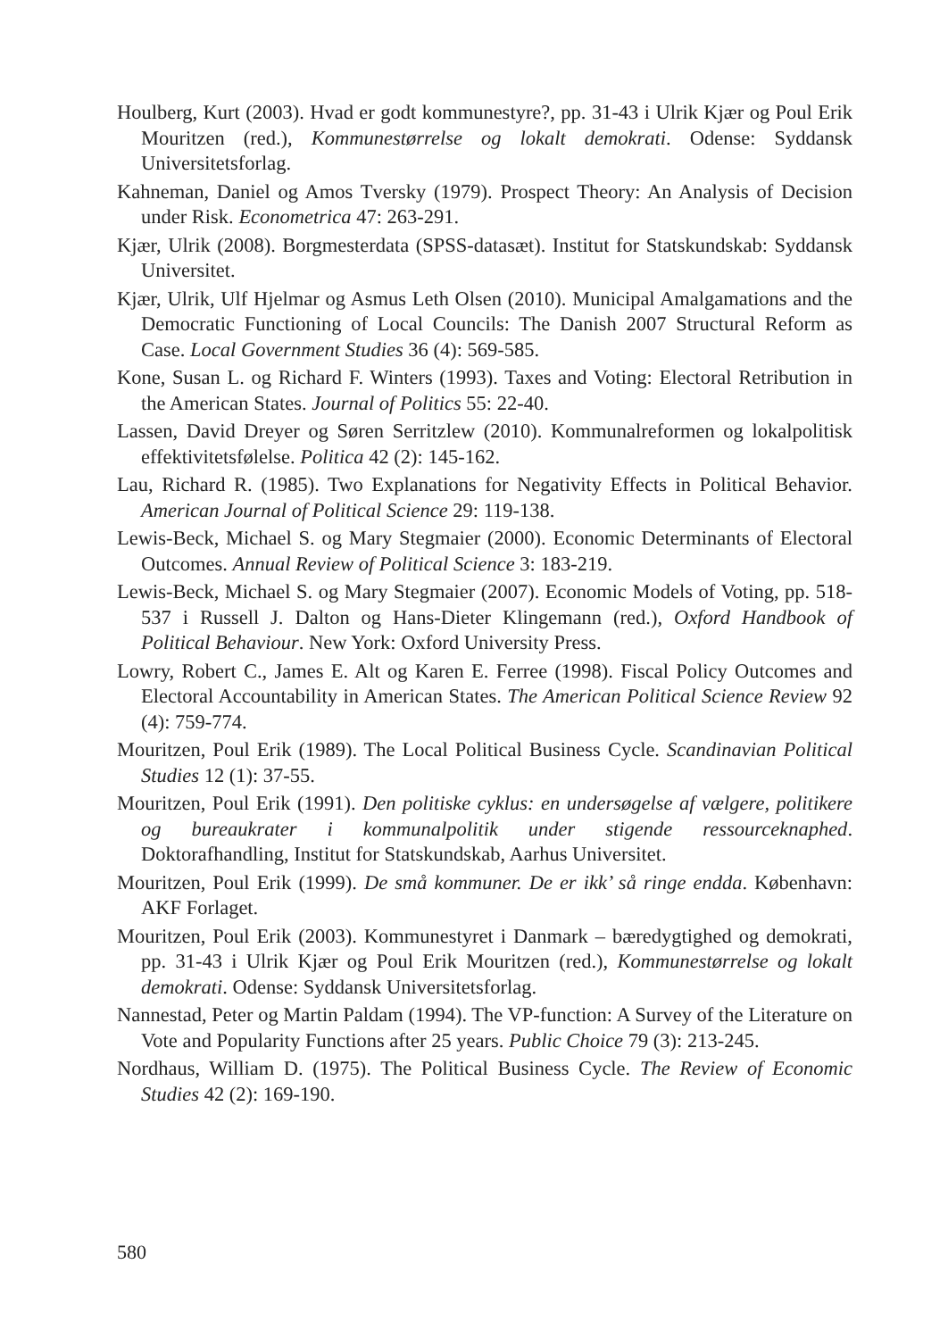Houlberg, Kurt (2003). Hvad er godt kommunestyre?, pp. 31-43 i Ulrik Kjær og Poul Erik Mouritzen (red.), Kommunestørrelse og lokalt demokrati. Odense: Syddansk Universitetsforlag.
Kahneman, Daniel og Amos Tversky (1979). Prospect Theory: An Analysis of Decision under Risk. Econometrica 47: 263-291.
Kjær, Ulrik (2008). Borgmesterdata (SPSS-datasæt). Institut for Statskundskab: Syddansk Universitet.
Kjær, Ulrik, Ulf Hjelmar og Asmus Leth Olsen (2010). Municipal Amalgamations and the Democratic Functioning of Local Councils: The Danish 2007 Structural Reform as Case. Local Government Studies 36 (4): 569-585.
Kone, Susan L. og Richard F. Winters (1993). Taxes and Voting: Electoral Retribution in the American States. Journal of Politics 55: 22-40.
Lassen, David Dreyer og Søren Serritzlew (2010). Kommunalreformen og lokalpolitisk effektivitetsfølelse. Politica 42 (2): 145-162.
Lau, Richard R. (1985). Two Explanations for Negativity Effects in Political Behavior. American Journal of Political Science 29: 119-138.
Lewis-Beck, Michael S. og Mary Stegmaier (2000). Economic Determinants of Electoral Outcomes. Annual Review of Political Science 3: 183-219.
Lewis-Beck, Michael S. og Mary Stegmaier (2007). Economic Models of Voting, pp. 518-537 i Russell J. Dalton og Hans-Dieter Klingemann (red.), Oxford Handbook of Political Behaviour. New York: Oxford University Press.
Lowry, Robert C., James E. Alt og Karen E. Ferree (1998). Fiscal Policy Outcomes and Electoral Accountability in American States. The American Political Science Review 92 (4): 759-774.
Mouritzen, Poul Erik (1989). The Local Political Business Cycle. Scandinavian Political Studies 12 (1): 37-55.
Mouritzen, Poul Erik (1991). Den politiske cyklus: en undersøgelse af vælgere, politikere og bureaukrater i kommunalpolitik under stigende ressourceknaphed. Doktorafhandling, Institut for Statskundskab, Aarhus Universitet.
Mouritzen, Poul Erik (1999). De små kommuner. De er ikk’ så ringe endda. København: AKF Forlaget.
Mouritzen, Poul Erik (2003). Kommunestyret i Danmark – bæredygtighed og demokrati, pp. 31-43 i Ulrik Kjær og Poul Erik Mouritzen (red.), Kommunestørrelse og lokalt demokrati. Odense: Syddansk Universitetsforlag.
Nannestad, Peter og Martin Paldam (1994). The VP-function: A Survey of the Literature on Vote and Popularity Functions after 25 years. Public Choice 79 (3): 213-245.
Nordhaus, William D. (1975). The Political Business Cycle. The Review of Economic Studies 42 (2): 169-190.
580